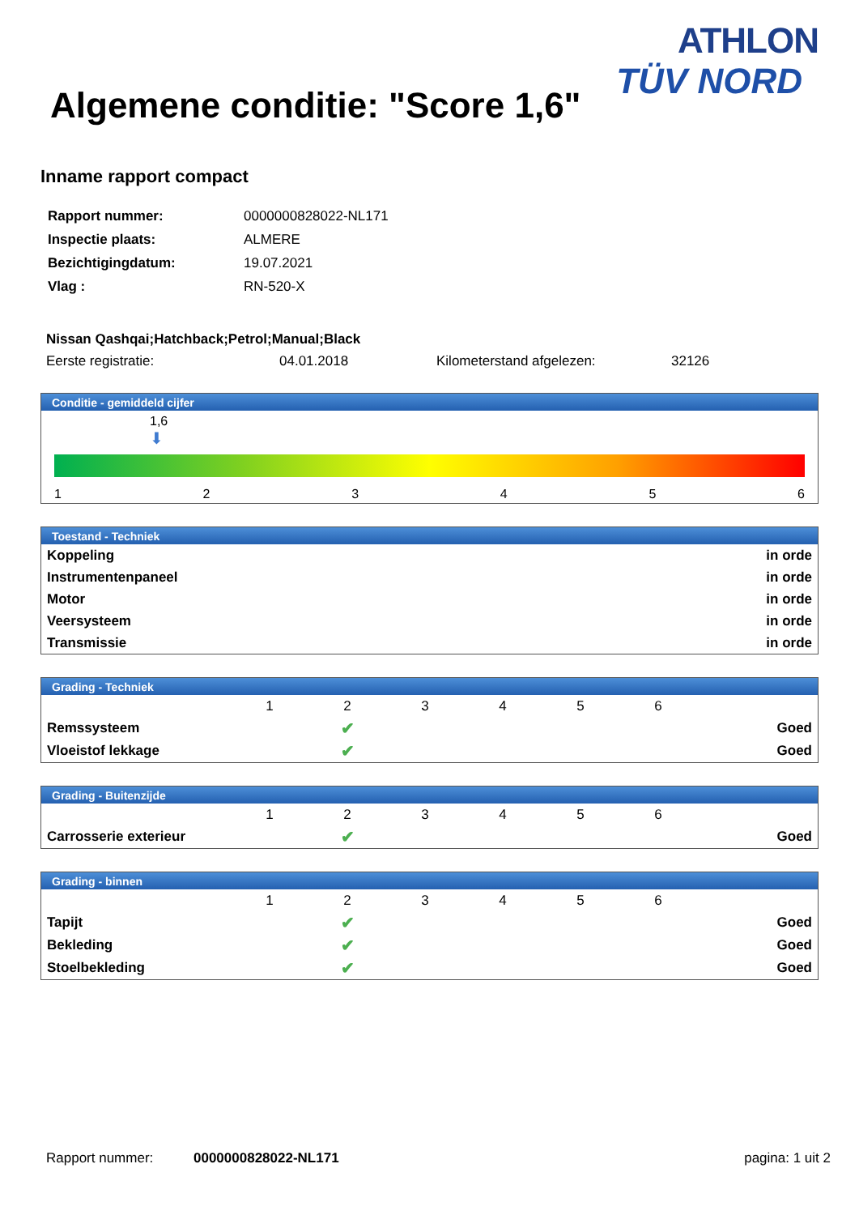ATHLON
TÜV NORD
Algemene conditie: "Score 1,6"
Inname rapport compact
| Rapport nummer: | 0000000828022-NL171 |
| Inspectie plaats: | ALMERE |
| Bezichtigingdatum: | 19.07.2021 |
| Vlag : | RN-520-X |
Nissan Qashqai;Hatchback;Petrol;Manual;Black
| Eerste registratie: | 04.01.2018 | Kilometerstand afgelezen: | 32126 |
Conditie - gemiddeld cijfer
1,6
⬇
123456
Toestand - Techniek
| Koppeling | in orde |
| Instrumentenpaneel | in orde |
| Motor | in orde |
| Veersysteem | in orde |
| Transmissie | in orde |
Grading - Techniek
| | 1 | 2 | 3 | 4 | 5 | 6 | |
| Remssysteem | | ✔ | | | | | Goed |
| Vloeistof lekkage | | ✔ | | | | | Goed |
Grading - Buitenzijde
| | 1 | 2 | 3 | 4 | 5 | 6 | |
| Carrosserie exterieur | | ✔ | | | | | Goed |
Grading - binnen
| | 1 | 2 | 3 | 4 | 5 | 6 | |
| Tapijt | | ✔ | | | | | Goed |
| Bekleding | | ✔ | | | | | Goed |
| Stoelbekleding | | ✔ | | | | | Goed |
Rapport nummer: 0000000828022-NL171 pagina: 1 uit 2